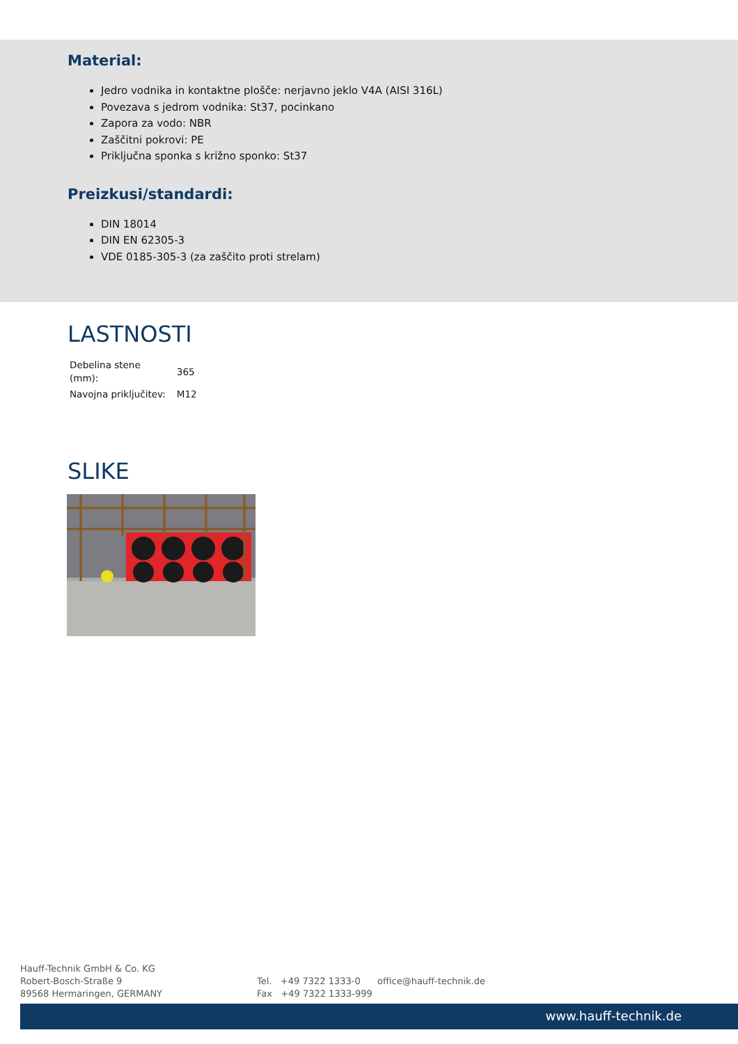Material:
Jedro vodnika in kontaktne plošče: nerjavno jeklo V4A (AISI 316L)
Povezava s jedrom vodnika: St37, pocinkano
Zapora za vodo: NBR
Zaščitni pokrovi: PE
Priključna sponka s križno sponko: St37
Preizkusi/standardi:
DIN 18014
DIN EN 62305-3
VDE 0185-305-3 (za zaščito proti strelam)
LASTNOSTI
| Debelina stene (mm): | 365 |
| Navojna priključitev: | M12 |
SLIKE
Hauff-Technik GmbH & Co. KG
Robert-Bosch-Straße 9
89568 Hermaringen, GERMANY
Tel. +49 7322 1333-0
Fax +49 7322 1333-999
office@hauff-technik.de
www.hauff-technik.de